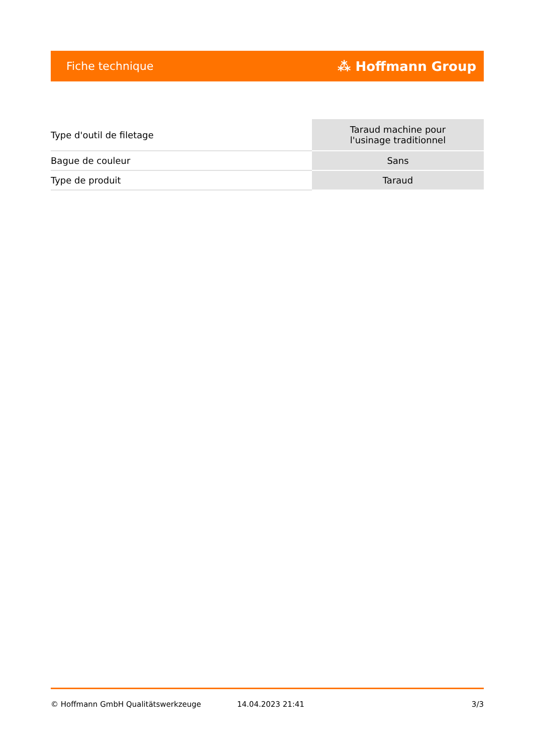Fiche technique ⁂ Hoffmann Group
| Type d'outil de filetage | Taraud machine pour l'usinage traditionnel |
| Bague de couleur | Sans |
| Type de produit | Taraud |
© Hoffmann GmbH Qualitätswerkzeuge 14.04.2023 21:41 3/3